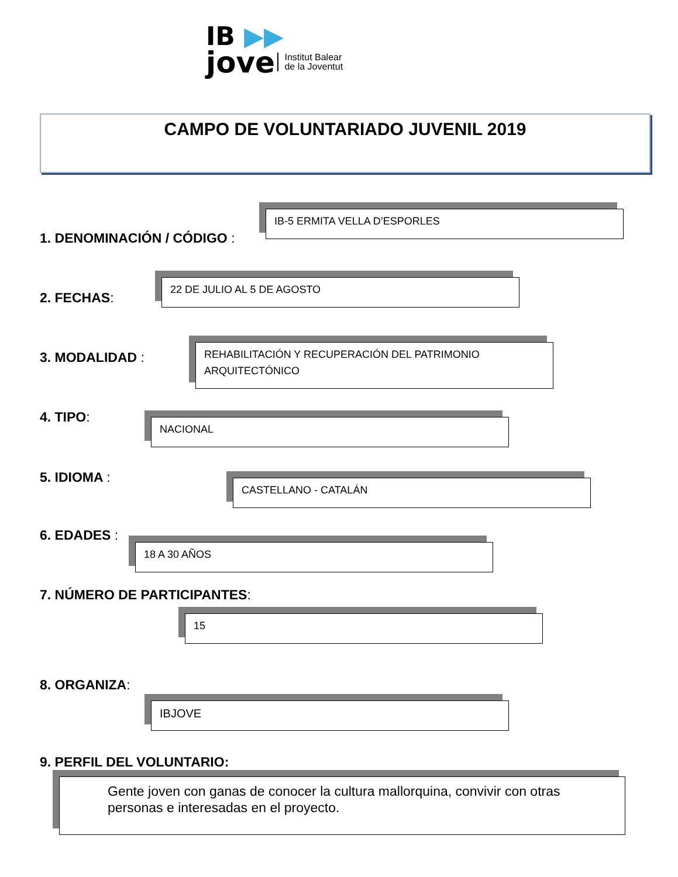IB ▶▶
jove
Institut Balear
de la Joventut
CAMPO DE VOLUNTARIADO JUVENIL 2019
1. DENOMINACIÓN / CÓDIGO :
IB-5 ERMITA VELLA D’ESPORLES
2. FECHAS:
22 DE JULIO AL 5 DE AGOSTO
3. MODALIDAD :
REHABILITACIÓN Y RECUPERACIÓN DEL PATRIMONIO ARQUITECTÓNICO
4. TIPO: NACIONAL
5. IDIOMA : CASTELLANO - CATALÁN
6. EDADES :
18 A 30 AÑOS
7. NÚMERO DE PARTICIPANTES:
15
8. ORGANIZA:
IBJOVE
9. PERFIL DEL VOLUNTARIO:
Gente joven con ganas de conocer la cultura mallorquina, convivir con otras personas e interesadas en el proyecto.